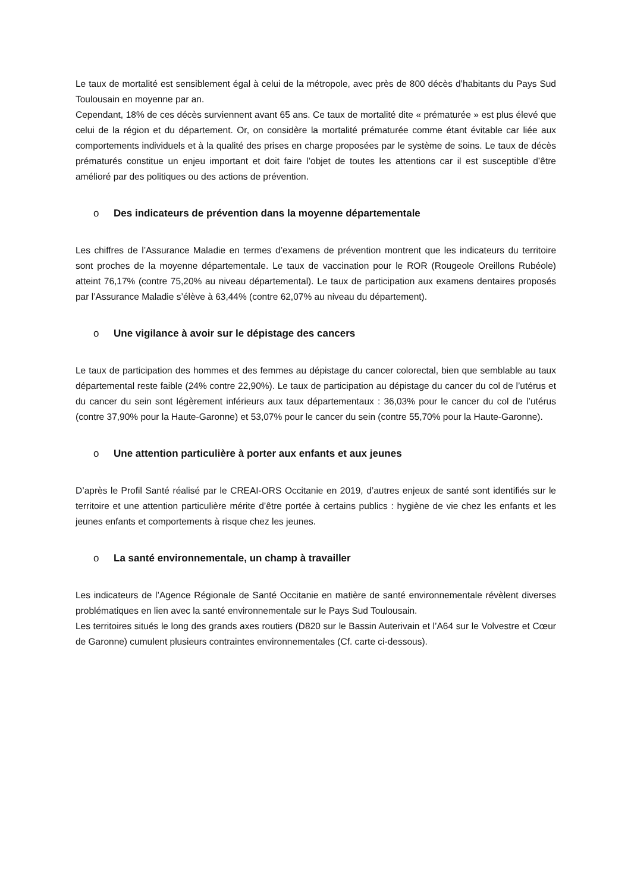Le taux de mortalité est sensiblement égal à celui de la métropole, avec près de 800 décès d’habitants du Pays Sud Toulousain en moyenne par an.
Cependant, 18% de ces décès surviennent avant 65 ans. Ce taux de mortalité dite « prématurée » est plus élevé que celui de la région et du département. Or, on considère la mortalité prématurée comme étant évitable car liée aux comportements individuels et à la qualité des prises en charge proposées par le système de soins. Le taux de décès prématurés constitue un enjeu important et doit faire l’objet de toutes les attentions car il est susceptible d’être amélioré par des politiques ou des actions de prévention.
o Des indicateurs de prévention dans la moyenne départementale
Les chiffres de l’Assurance Maladie en termes d’examens de prévention montrent que les indicateurs du territoire sont proches de la moyenne départementale. Le taux de vaccination pour le ROR (Rougeole Oreillons Rubéole) atteint 76,17% (contre 75,20% au niveau départemental). Le taux de participation aux examens dentaires proposés par l’Assurance Maladie s’élève à 63,44% (contre 62,07% au niveau du département).
o Une vigilance à avoir sur le dépistage des cancers
Le taux de participation des hommes et des femmes au dépistage du cancer colorectal, bien que semblable au taux départemental reste faible (24% contre 22,90%). Le taux de participation au dépistage du cancer du col de l’utérus et du cancer du sein sont légèrement inférieurs aux taux départementaux : 36,03% pour le cancer du col de l’utérus (contre 37,90% pour la Haute-Garonne) et 53,07% pour le cancer du sein (contre 55,70% pour la Haute-Garonne).
o Une attention particulière à porter aux enfants et aux jeunes
D’après le Profil Santé réalisé par le CREAI-ORS Occitanie en 2019, d’autres enjeux de santé sont identifiés sur le territoire et une attention particulière mérite d’être portée à certains publics : hygiène de vie chez les enfants et les jeunes enfants et comportements à risque chez les jeunes.
o La santé environnementale, un champ à travailler
Les indicateurs de l’Agence Régionale de Santé Occitanie en matière de santé environnementale révèlent diverses problématiques en lien avec la santé environnementale sur le Pays Sud Toulousain.
Les territoires situés le long des grands axes routiers (D820 sur le Bassin Auterivain et l’A64 sur le Volvestre et Cœur de Garonne) cumulent plusieurs contraintes environnementales (Cf. carte ci-dessous).